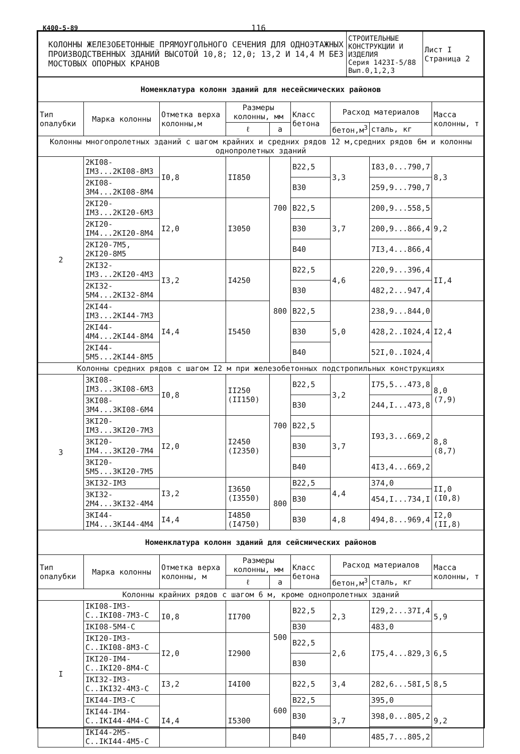К400-5-89 116
| КОЛОННЫ ЖЕЛЕЗОБЕТОННЫЕ ПРЯМОУГОЛЬНОГО СЕЧЕНИЯ ДЛЯ ОДНОЭТАЖНЫХ ПРОИЗВОДСТВЕННЫХ ЗДАНИЙ ВЫСОТОЙ 10,8; 12,0; 13,2 И 14,4 М БЕЗ МОСТОВЫХ ОПОРНЫХ КРАНОВ | СТРОИТЕЛЬНЫЕ КОНСТРУКЦИИ И ИЗДЕЛИЯ Серия 1423I-5/88 Вып.0,1,2,3 | Лист I Страница 2 |
| Номенклатура колонн зданий для несейсмических районов | | | | | | | | |
| Тип опалубки | Марка колонны | Отметка верха колонны,м | Размеры колонны, мм | | Класс бетона | Расход материалов | | Масса колонны, т |
| | | | ℓ | а | | бетон,м<sup>3</sup> | сталь, кг | |
| Колонны многопролетных зданий с шагом крайних и средних рядов 12 м,средних рядов 6м и колонны однопролетных зданий | | | | | | | | |
| 2 | 2КI08-IМ3...2КI08-8М3 | I0,8 | II850 | 700 | В22,5 | 3,3 | I83,0...790,7 | 8,3 |
| | 2КI08-3М4...2КI08-8М4 | | | | В30 | | 259,9...790,7 | |
| | 2КI20-IМ3...2КI20-6М3 | I2,0 | I3050 | | В22,5 | 3,7 | 200,9...558,5 | 9,2 |
| | 2КI20-IМ4...2КI20-8М4 | | | | В30 | | 200,9...866,4 | |
| | 2КI20-7М5, 2КI20-8М5 | | | | В40 | | 7I3,4...866,4 | |
| | 2КI32-IМ3...2КI20-4М3 | I3,2 | I4250 | 800 | В22,5 | 4,6 | 220,9...396,4 | II,4 |
| | 2КI32-5М4...2КI32-8М4 | | | | В30 | | 482,2...947,4 | |
| | 2КI44-IМ3...2КI44-7М3 | I4,4 | I5450 | | В22,5 | 5,0 | 238,9...844,0 | I2,4 |
| | 2КI44-4М4...2КI44-8М4 | | | | В30 | | 428,2..I024,4 | |
| | 2КI44-5М5...2КI44-8М5 | | | | В40 | | 52I,0..I024,4 | |
| Колонны средних рядов с шагом I2 м при железобетонных подстропильных конструкциях | | | | | | | | |
| 3 | 3КI08-IМ3...3КI08-6М3 | I0,8 | II250 (II150) | 700 | В22,5 | 3,2 | I75,5...473,8 | 8,0 (7,9) |
| | 3КI08-3М4...3КI08-6М4 | | | | В30 | | 244,I...473,8 | |
| | 3КI20-IМ3...3КI20-7М3 | I2,0 | I2450 (I2350) | | В22,5 | 3,7 | I93,3...669,2 | 8,8 (8,7) |
| | 3КI20-IМ4...3КI20-7М4 | | | | В30 | | | |
| | 3КI20-5М5...3КI20-7М5 | | | | В40 | | 4I3,4...669,2 | |
| | 3КI32-IМ3 | I3,2 | I3650 (I3550) | 800 | В22,5 | 4,4 | 374,0 | II,0 (I0,8) |
| | 3КI32-2М4...3КI32-4М4 | | | | В30 | | 454,I...734,I | |
| | 3КI44-IМ4...3КI44-4М4 | I4,4 | I4850 (I4750) | | В30 | 4,8 | 494,8...969,4 | I2,0 (II,8) |
| Номенклатура колонн зданий для сейсмических районов | | | | | | | | |
| Тип опалубки | Марка колонны | Отметка верха колонны, м | Размеры колонны, мм | | Класс бетона | Расход материалов | | Масса колонны, т |
| | | | ℓ | а | | бетон,м<sup>3</sup> | сталь, кг | |
| Колонны крайних рядов с шагом 6 м, кроме однопролетных зданий | | | | | | | | |
| I | IКI08-IМ3-С..IКI08-7М3-С | I0,8 | II700 | 500 | В22,5 | 2,3 | I29,2...37I,4 | 5,9 |
| | IКI08-5М4-С | | | | В30 | | 483,0 | |
| | IКI20-IМ3-С..IКI08-8М3-С | I2,0 | I2900 | | В22,5 | 2,6 | I75,4...829,3 | 6,5 |
| | IКI20-IМ4-С..IКI20-8М4-С | | | | В30 | | | |
| | IКI32-IМ3-С..IКI32-4М3-С | I3,2 | I4I00 | 600 | В22,5 | 3,4 | 282,6...58I,5 | 8,5 |
| | IКI44-IМ3-С | I4,4 | I5300 | | В22,5 | 3,7 | 395,0 | 9,2 |
| | IКI44-IМ4-С..IКI44-4М4-С | | | | В30 | | 398,0...805,2 | |
| | IКI44-2М5-С..IКI44-4М5-С | | | | В40 | | 485,7...805,2 | |